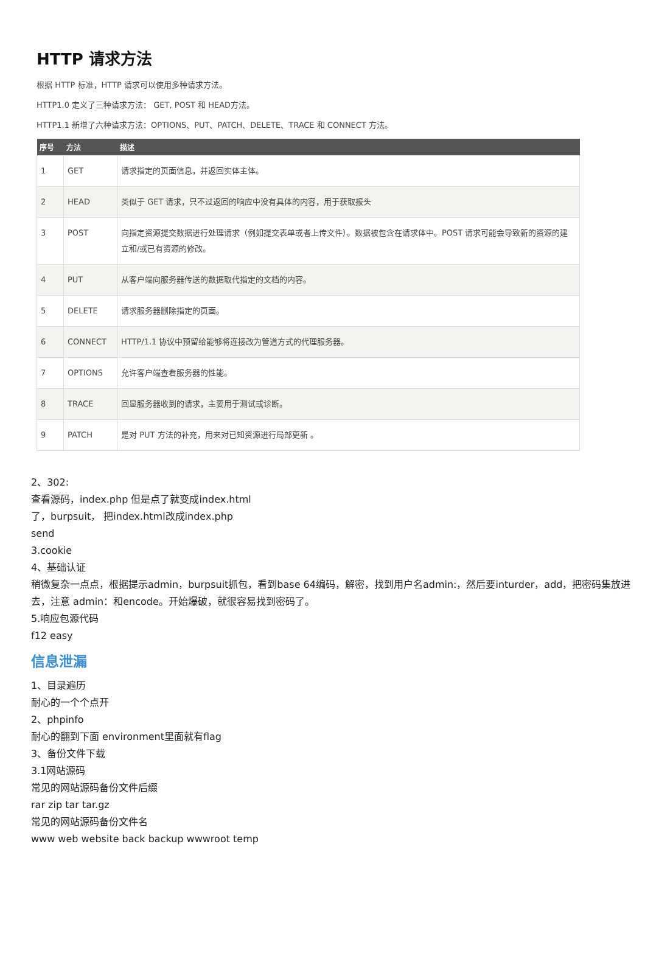HTTP 请求方法
根据 HTTP 标准，HTTP 请求可以使用多种请求方法。
HTTP1.0 定义了三种请求方法： GET, POST 和 HEAD方法。
HTTP1.1 新增了六种请求方法：OPTIONS、PUT、PATCH、DELETE、TRACE 和 CONNECT 方法。
| 序号 | 方法 | 描述 |
| --- | --- | --- |
| 1 | GET | 请求指定的页面信息，并返回实体主体。 |
| 2 | HEAD | 类似于 GET 请求，只不过返回的响应中没有具体的内容，用于获取报头 |
| 3 | POST | 向指定资源提交数据进行处理请求（例如提交表单或者上传文件）。数据被包含在请求体中。POST 请求可能会导致新的资源的建立和/或已有资源的修改。 |
| 4 | PUT | 从客户端向服务器传送的数据取代指定的文档的内容。 |
| 5 | DELETE | 请求服务器删除指定的页面。 |
| 6 | CONNECT | HTTP/1.1 协议中预留给能够将连接改为管道方式的代理服务器。 |
| 7 | OPTIONS | 允许客户端查看服务器的性能。 |
| 8 | TRACE | 回显服务器收到的请求，主要用于测试或诊断。 |
| 9 | PATCH | 是对 PUT 方法的补充，用来对已知资源进行局部更新 。 |
2、302:
查看源码，index.php 但是点了就变成index.html
了，burpsuit， 把index.html改成index.php
send
3.cookie
4、基础认证
稍微复杂一点点，根据提示admin，burpsuit抓包，看到base 64编码，解密，找到用户名admin:，然后要inturder，add，把密码集放进去，注意 admin：和encode。开始爆破，就很容易找到密码了。
5.响应包源代码
f12 easy
信息泄漏
1、目录遍历
耐心的一个个点开
2、phpinfo
耐心的翻到下面 environment里面就有flag
3、备份文件下载
3.1网站源码
常见的网站源码备份文件后缀
rar zip tar tar.gz
常见的网站源码备份文件名
www web website back backup wwwroot temp